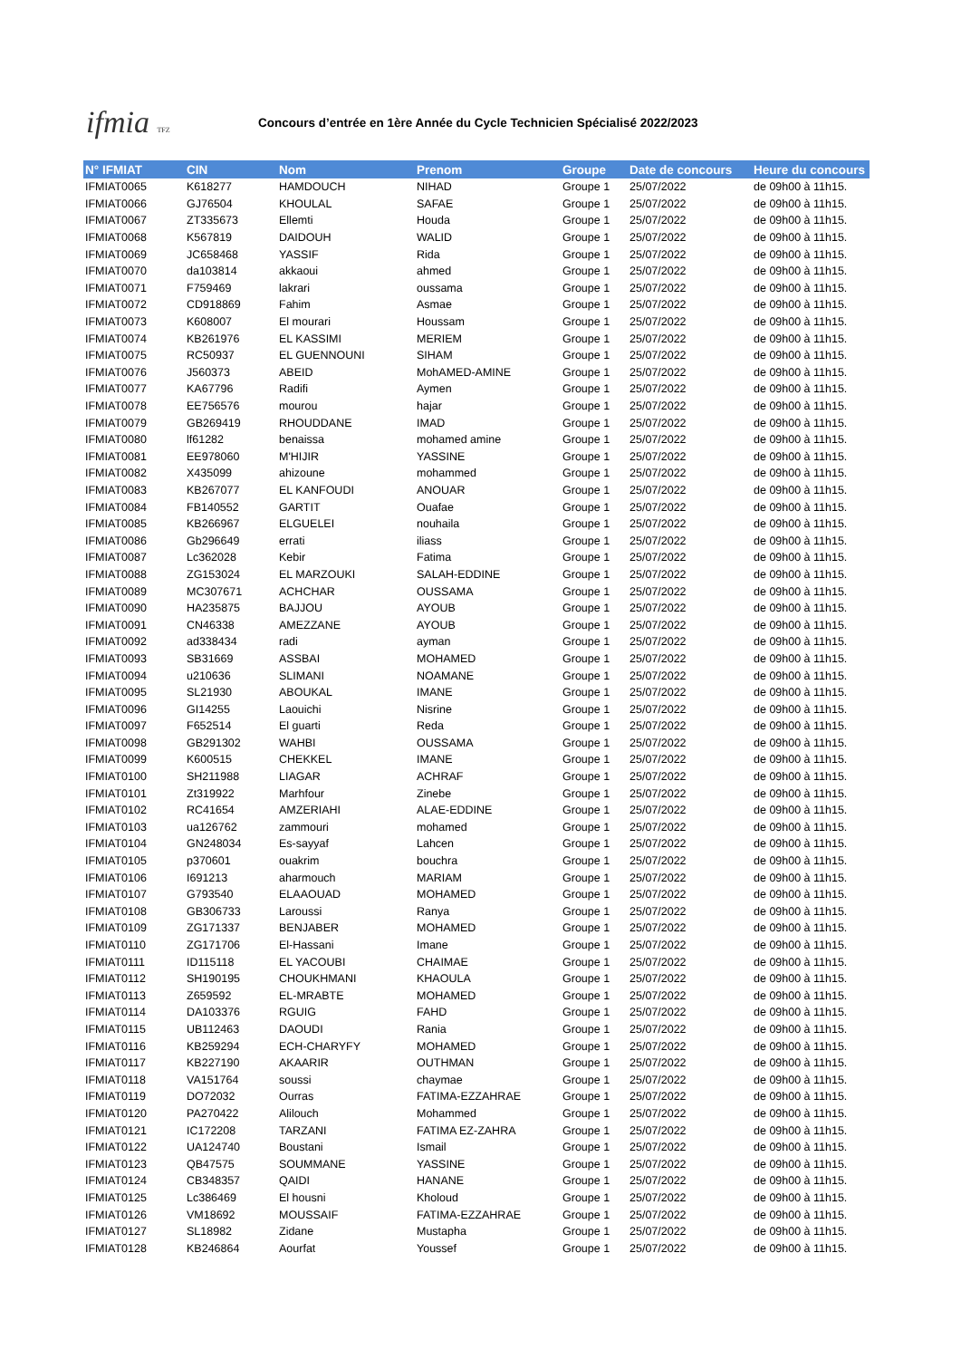ifmia TFZ
Concours d’entrée en 1ère Année du Cycle Technicien Spécialisé 2022/2023
| N° IFMIAT | CIN | Nom | Prenom | Groupe | Date de concours | Heure du concours |
| --- | --- | --- | --- | --- | --- | --- |
| IFMIAT0065 | K618277 | HAMDOUCH | NIHAD | Groupe 1 | 25/07/2022 | de 09h00 à 11h15. |
| IFMIAT0066 | GJ76504 | KHOULAL | SAFAE | Groupe 1 | 25/07/2022 | de 09h00 à 11h15. |
| IFMIAT0067 | ZT335673 | Ellemti | Houda | Groupe 1 | 25/07/2022 | de 09h00 à 11h15. |
| IFMIAT0068 | K567819 | DAIDOUH | WALID | Groupe 1 | 25/07/2022 | de 09h00 à 11h15. |
| IFMIAT0069 | JC658468 | YASSIF | Rida | Groupe 1 | 25/07/2022 | de 09h00 à 11h15. |
| IFMIAT0070 | da103814 | akkaoui | ahmed | Groupe 1 | 25/07/2022 | de 09h00 à 11h15. |
| IFMIAT0071 | F759469 | lakrari | oussama | Groupe 1 | 25/07/2022 | de 09h00 à 11h15. |
| IFMIAT0072 | CD918869 | Fahim | Asmae | Groupe 1 | 25/07/2022 | de 09h00 à 11h15. |
| IFMIAT0073 | K608007 | El mourari | Houssam | Groupe 1 | 25/07/2022 | de 09h00 à 11h15. |
| IFMIAT0074 | KB261976 | EL KASSIMI | MERIEM | Groupe 1 | 25/07/2022 | de 09h00 à 11h15. |
| IFMIAT0075 | RC50937 | EL GUENNOUNI | SIHAM | Groupe 1 | 25/07/2022 | de 09h00 à 11h15. |
| IFMIAT0076 | J560373 | ABEID | MohAMED-AMINE | Groupe 1 | 25/07/2022 | de 09h00 à 11h15. |
| IFMIAT0077 | KA67796 | Radifi | Aymen | Groupe 1 | 25/07/2022 | de 09h00 à 11h15. |
| IFMIAT0078 | EE756576 | mourou | hajar | Groupe 1 | 25/07/2022 | de 09h00 à 11h15. |
| IFMIAT0079 | GB269419 | RHOUDDANE | IMAD | Groupe 1 | 25/07/2022 | de 09h00 à 11h15. |
| IFMIAT0080 | lf61282 | benaissa | mohamed amine | Groupe 1 | 25/07/2022 | de 09h00 à 11h15. |
| IFMIAT0081 | EE978060 | M'HIJIR | YASSINE | Groupe 1 | 25/07/2022 | de 09h00 à 11h15. |
| IFMIAT0082 | X435099 | ahizoune | mohammed | Groupe 1 | 25/07/2022 | de 09h00 à 11h15. |
| IFMIAT0083 | KB267077 | EL KANFOUDI | ANOUAR | Groupe 1 | 25/07/2022 | de 09h00 à 11h15. |
| IFMIAT0084 | FB140552 | GARTIT | Ouafae | Groupe 1 | 25/07/2022 | de 09h00 à 11h15. |
| IFMIAT0085 | KB266967 | ELGUELEI | nouhaila | Groupe 1 | 25/07/2022 | de 09h00 à 11h15. |
| IFMIAT0086 | Gb296649 | errati | iliass | Groupe 1 | 25/07/2022 | de 09h00 à 11h15. |
| IFMIAT0087 | Lc362028 | Kebir | Fatima | Groupe 1 | 25/07/2022 | de 09h00 à 11h15. |
| IFMIAT0088 | ZG153024 | EL MARZOUKI | SALAH-EDDINE | Groupe 1 | 25/07/2022 | de 09h00 à 11h15. |
| IFMIAT0089 | MC307671 | ACHCHAR | OUSSAMA | Groupe 1 | 25/07/2022 | de 09h00 à 11h15. |
| IFMIAT0090 | HA235875 | BAJJOU | AYOUB | Groupe 1 | 25/07/2022 | de 09h00 à 11h15. |
| IFMIAT0091 | CN46338 | AMEZZANE | AYOUB | Groupe 1 | 25/07/2022 | de 09h00 à 11h15. |
| IFMIAT0092 | ad338434 | radi | ayman | Groupe 1 | 25/07/2022 | de 09h00 à 11h15. |
| IFMIAT0093 | SB31669 | ASSBAI | MOHAMED | Groupe 1 | 25/07/2022 | de 09h00 à 11h15. |
| IFMIAT0094 | u210636 | SLIMANI | NOAMANE | Groupe 1 | 25/07/2022 | de 09h00 à 11h15. |
| IFMIAT0095 | SL21930 | ABOUKAL | IMANE | Groupe 1 | 25/07/2022 | de 09h00 à 11h15. |
| IFMIAT0096 | GI14255 | Laouichi | Nisrine | Groupe 1 | 25/07/2022 | de 09h00 à 11h15. |
| IFMIAT0097 | F652514 | El guarti | Reda | Groupe 1 | 25/07/2022 | de 09h00 à 11h15. |
| IFMIAT0098 | GB291302 | WAHBI | OUSSAMA | Groupe 1 | 25/07/2022 | de 09h00 à 11h15. |
| IFMIAT0099 | K600515 | CHEKKEL | IMANE | Groupe 1 | 25/07/2022 | de 09h00 à 11h15. |
| IFMIAT0100 | SH211988 | LIAGAR | ACHRAF | Groupe 1 | 25/07/2022 | de 09h00 à 11h15. |
| IFMIAT0101 | Zt319922 | Marhfour | Zinebe | Groupe 1 | 25/07/2022 | de 09h00 à 11h15. |
| IFMIAT0102 | RC41654 | AMZERIAHI | ALAE-EDDINE | Groupe 1 | 25/07/2022 | de 09h00 à 11h15. |
| IFMIAT0103 | ua126762 | zammouri | mohamed | Groupe 1 | 25/07/2022 | de 09h00 à 11h15. |
| IFMIAT0104 | GN248034 | Es-sayyaf | Lahcen | Groupe 1 | 25/07/2022 | de 09h00 à 11h15. |
| IFMIAT0105 | p370601 | ouakrim | bouchra | Groupe 1 | 25/07/2022 | de 09h00 à 11h15. |
| IFMIAT0106 | I691213 | aharmouch | MARIAM | Groupe 1 | 25/07/2022 | de 09h00 à 11h15. |
| IFMIAT0107 | G793540 | ELAAOUAD | MOHAMED | Groupe 1 | 25/07/2022 | de 09h00 à 11h15. |
| IFMIAT0108 | GB306733 | Laroussi | Ranya | Groupe 1 | 25/07/2022 | de 09h00 à 11h15. |
| IFMIAT0109 | ZG171337 | BENJABER | MOHAMED | Groupe 1 | 25/07/2022 | de 09h00 à 11h15. |
| IFMIAT0110 | ZG171706 | El-Hassani | Imane | Groupe 1 | 25/07/2022 | de 09h00 à 11h15. |
| IFMIAT0111 | ID115118 | EL YACOUBI | CHAIMAE | Groupe 1 | 25/07/2022 | de 09h00 à 11h15. |
| IFMIAT0112 | SH190195 | CHOUKHMANI | KHAOULA | Groupe 1 | 25/07/2022 | de 09h00 à 11h15. |
| IFMIAT0113 | Z659592 | EL-MRABTE | MOHAMED | Groupe 1 | 25/07/2022 | de 09h00 à 11h15. |
| IFMIAT0114 | DA103376 | RGUIG | FAHD | Groupe 1 | 25/07/2022 | de 09h00 à 11h15. |
| IFMIAT0115 | UB112463 | DAOUDI | Rania | Groupe 1 | 25/07/2022 | de 09h00 à 11h15. |
| IFMIAT0116 | KB259294 | ECH-CHARYFY | MOHAMED | Groupe 1 | 25/07/2022 | de 09h00 à 11h15. |
| IFMIAT0117 | KB227190 | AKAARIR | OUTHMAN | Groupe 1 | 25/07/2022 | de 09h00 à 11h15. |
| IFMIAT0118 | VA151764 | soussi | chaymae | Groupe 1 | 25/07/2022 | de 09h00 à 11h15. |
| IFMIAT0119 | DO72032 | Ourras | FATIMA-EZZAHRAE | Groupe 1 | 25/07/2022 | de 09h00 à 11h15. |
| IFMIAT0120 | PA270422 | Alilouch | Mohammed | Groupe 1 | 25/07/2022 | de 09h00 à 11h15. |
| IFMIAT0121 | IC172208 | TARZANI | FATIMA EZ-ZAHRA | Groupe 1 | 25/07/2022 | de 09h00 à 11h15. |
| IFMIAT0122 | UA124740 | Boustani | Ismail | Groupe 1 | 25/07/2022 | de 09h00 à 11h15. |
| IFMIAT0123 | QB47575 | SOUMMANE | YASSINE | Groupe 1 | 25/07/2022 | de 09h00 à 11h15. |
| IFMIAT0124 | CB348357 | QAIDI | HANANE | Groupe 1 | 25/07/2022 | de 09h00 à 11h15. |
| IFMIAT0125 | Lc386469 | El housni | Kholoud | Groupe 1 | 25/07/2022 | de 09h00 à 11h15. |
| IFMIAT0126 | VM18692 | MOUSSAIF | FATIMA-EZZAHRAE | Groupe 1 | 25/07/2022 | de 09h00 à 11h15. |
| IFMIAT0127 | SL18982 | Zidane | Mustapha | Groupe 1 | 25/07/2022 | de 09h00 à 11h15. |
| IFMIAT0128 | KB246864 | Aourfat | Youssef | Groupe 1 | 25/07/2022 | de 09h00 à 11h15. |